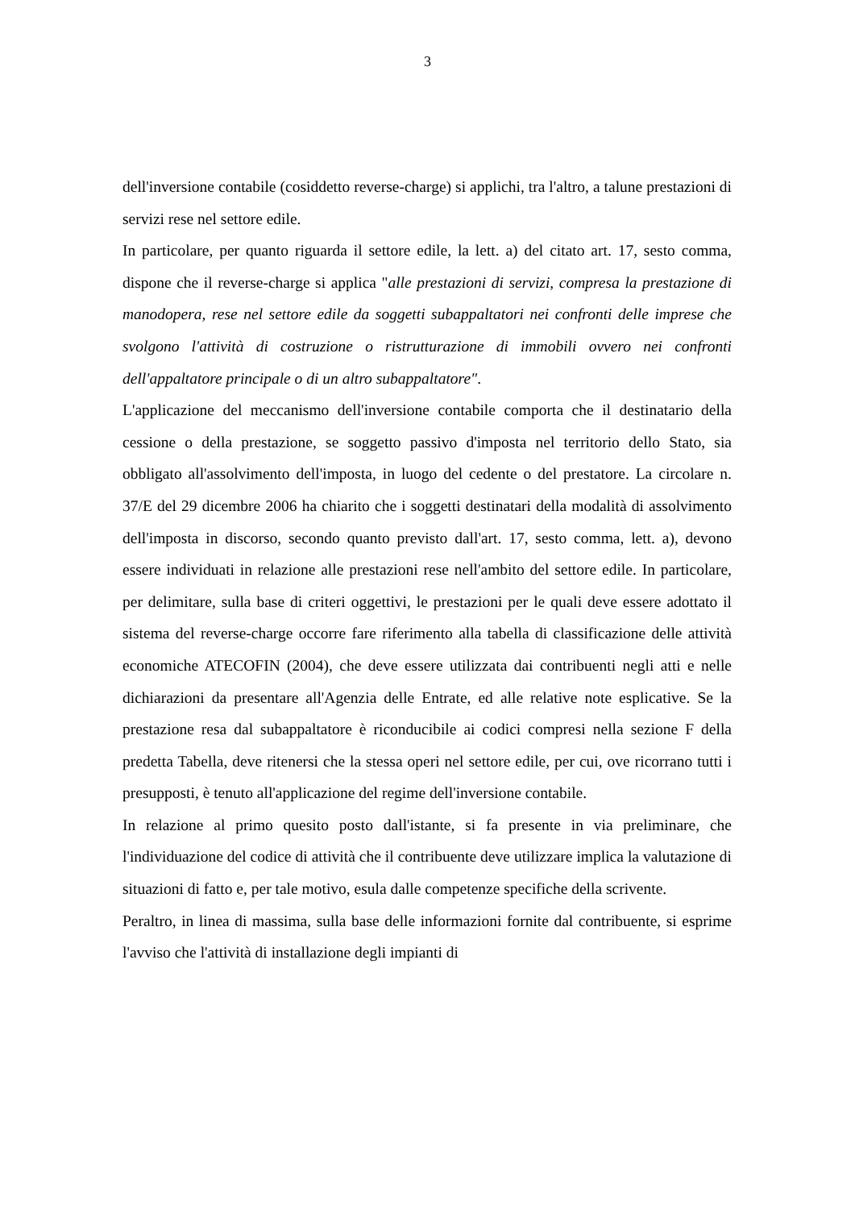3
dell'inversione contabile (cosiddetto reverse-charge) si applichi, tra l'altro, a talune prestazioni di servizi rese nel settore edile.
In particolare, per quanto riguarda il settore edile, la lett. a) del citato art. 17, sesto comma, dispone che il reverse-charge si applica "alle prestazioni di servizi, compresa la prestazione di manodopera, rese nel settore edile da soggetti subappaltatori nei confronti delle imprese che svolgono l'attività di costruzione o ristrutturazione di immobili ovvero nei confronti dell'appaltatore principale o di un altro subappaltatore".
L'applicazione del meccanismo dell'inversione contabile comporta che il destinatario della cessione o della prestazione, se soggetto passivo d'imposta nel territorio dello Stato, sia obbligato all'assolvimento dell'imposta, in luogo del cedente o del prestatore. La circolare n. 37/E del 29 dicembre 2006 ha chiarito che i soggetti destinatari della modalità di assolvimento dell'imposta in discorso, secondo quanto previsto dall'art. 17, sesto comma, lett. a), devono essere individuati in relazione alle prestazioni rese nell'ambito del settore edile. In particolare, per delimitare, sulla base di criteri oggettivi, le prestazioni per le quali deve essere adottato il sistema del reverse-charge occorre fare riferimento alla tabella di classificazione delle attività economiche ATECOFIN (2004), che deve essere utilizzata dai contribuenti negli atti e nelle dichiarazioni da presentare all'Agenzia delle Entrate, ed alle relative note esplicative. Se la prestazione resa dal subappaltatore è riconducibile ai codici compresi nella sezione F della predetta Tabella, deve ritenersi che la stessa operi nel settore edile, per cui, ove ricorrano tutti i presupposti, è tenuto all'applicazione del regime dell'inversione contabile.
In relazione al primo quesito posto dall'istante, si fa presente in via preliminare, che l'individuazione del codice di attività che il contribuente deve utilizzare implica la valutazione di situazioni di fatto e, per tale motivo, esula dalle competenze specifiche della scrivente.
Peraltro, in linea di massima, sulla base delle informazioni fornite dal contribuente, si esprime l'avviso che l'attività di installazione degli impianti di